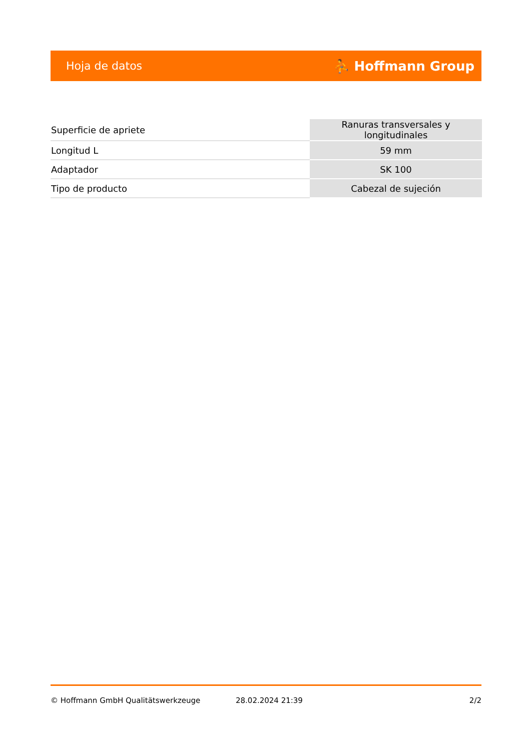Hoja de datos ⛹ Hoffmann Group
| Superficie de apriete | Ranuras transversales y longitudinales |
| Longitud L | 59 mm |
| Adaptador | SK 100 |
| Tipo de producto | Cabezal de sujeción |
© Hoffmann GmbH Qualitätswerkzeuge 28.02.2024 21:39 2/2